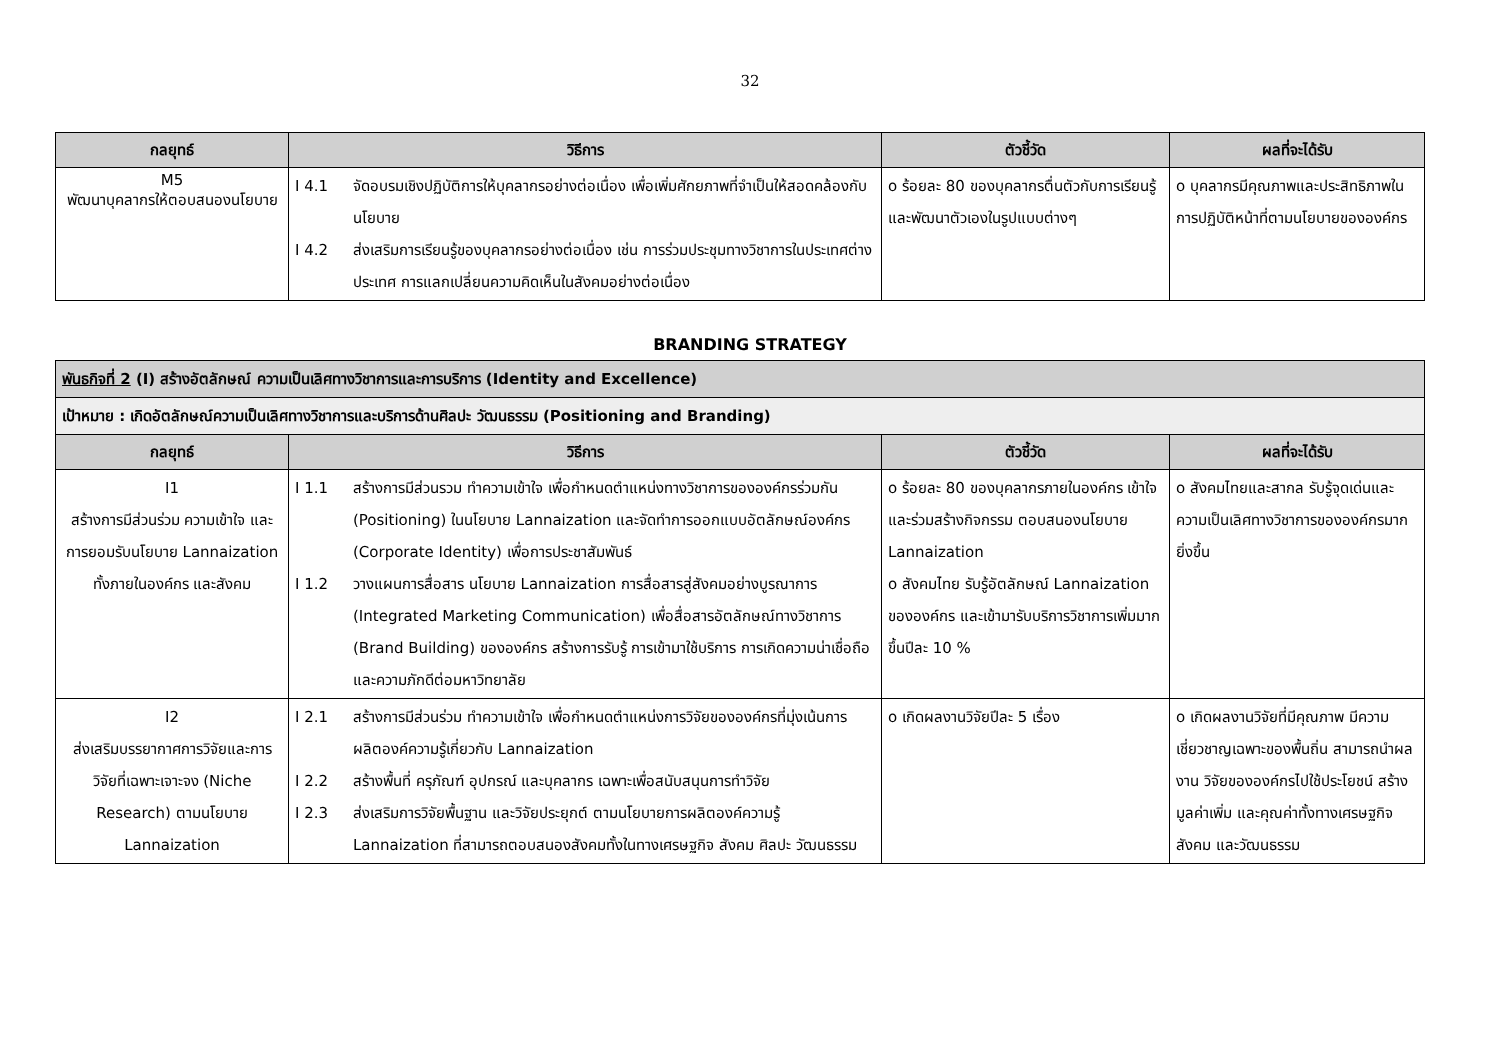32
| กลยุทธ์ | วิธีการ | ตัวชี้วัด | ผลที่จะได้รับ |
| --- | --- | --- | --- |
| M5 พัฒนาบุคลากรให้ตอบสนองนโยบาย | I 4.1 จัดอบรมเชิงปฏิบัติการให้บุคลากรอย่างต่อเนื่อง เพื่อเพิ่มศักยภาพที่จำเป็นให้สอดคล้องกับนโยบาย I 4.2 ส่งเสริมการเรียนรู้ของบุคลากรอย่างต่อเนื่อง เช่น การร่วมประชุมทางวิชาการในประเทศต่างประเทศ การแลกเปลี่ยนความคิดเห็นในสังคมอย่างต่อเนื่อง | o ร้อยละ 80 ของบุคลากรตื่นตัวกับการเรียนรู้ และพัฒนาตัวเองในรูปแบบต่างๆ | o บุคลากรมีคุณภาพและประสิทธิภาพในการปฏิบัติหน้าที่ตามนโยบายขององค์กร |
BRANDING STRATEGY
| พันธกิจที่ 2 (I) สร้างอัตลักษณ์ ความเป็นเลิศทางวิชาการและการบริการ (Identity and Excellence) | | | |
| เป้าหมาย : เกิดอัตลักษณ์ความเป็นเลิศทางวิชาการและบริการด้านศิลปะ วัฒนธรรม (Positioning and Branding) | | | |
| กลยุทธ์ | วิธีการ | ตัวชี้วัด | ผลที่จะได้รับ |
| I1 สร้างการมีส่วนร่วม ความเข้าใจ และการยอมรับนโยบาย Lannaization ทั้งภายในองค์กร และสังคม | I 1.1 สร้างการมีส่วนรวม ทำความเข้าใจ เพื่อกำหนดตำแหน่งทางวิชาการขององค์กรร่วมกัน (Positioning) ในนโยบาย Lannaization และจัดทำการออกแบบอัตลักษณ์องค์กร (Corporate Identity) เพื่อการประชาสัมพันธ์ I 1.2 วางแผนการสื่อสาร นโยบาย Lannaization การสื่อสารสู่สังคมอย่างบูรณาการ (Integrated Marketing Communication) เพื่อสื่อสารอัตลักษณ์ทางวิชาการ (Brand Building) ขององค์กร สร้างการรับรู้ การเข้ามาใช้บริการ การเกิดความน่าเชื่อถือและความภักดีต่อมหาวิทยาลัย | o ร้อยละ 80 ของบุคลากรภายในองค์กร เข้าใจ และร่วมสร้างกิจกรรม ตอบสนองนโยบาย Lannaization o สังคมไทย รับรู้อัตลักษณ์ Lannaization ขององค์กร และเข้ามารับบริการวิชาการเพิ่มมากขึ้นปีละ 10 % | o สังคมไทยและสากล รับรู้จุดเด่นและความเป็นเลิศทางวิชาการขององค์กรมากยิ่งขึ้น |
| I2 ส่งเสริมบรรยากาศการวิจัยและการวิจัยที่เฉพาะเจาะจง (Niche Research) ตามนโยบาย Lannaization | I 2.1 สร้างการมีส่วนร่วม ทำความเข้าใจ เพื่อกำหนดตำแหน่งการวิจัยขององค์กรที่มุ่งเน้นการผลิตองค์ความรู้เกี่ยวกับ Lannaization I 2.2 สร้างพื้นที่ ครุภัณฑ์ อุปกรณ์ และบุคลากร เฉพาะเพื่อสนับสนุนการทำวิจัย I 2.3 ส่งเสริมการวิจัยพื้นฐาน และวิจัยประยุกต์ ตามนโยบายการผลิตองค์ความรู้ Lannaization ที่สามารถตอบสนองสังคมทั้งในทางเศรษฐกิจ สังคม ศิลปะ วัฒนธรรม | o เกิดผลงานวิจัยปีละ 5 เรื่อง | o เกิดผลงานวิจัยที่มีคุณภาพ มีความเชี่ยวชาญเฉพาะของพื้นถิ่น สามารถนำผลงาน วิจัยขององค์กรไปใช้ประโยชน์ สร้างมูลค่าเพิ่ม และคุณค่าทั้งทางเศรษฐกิจ สังคม และวัฒนธรรม |